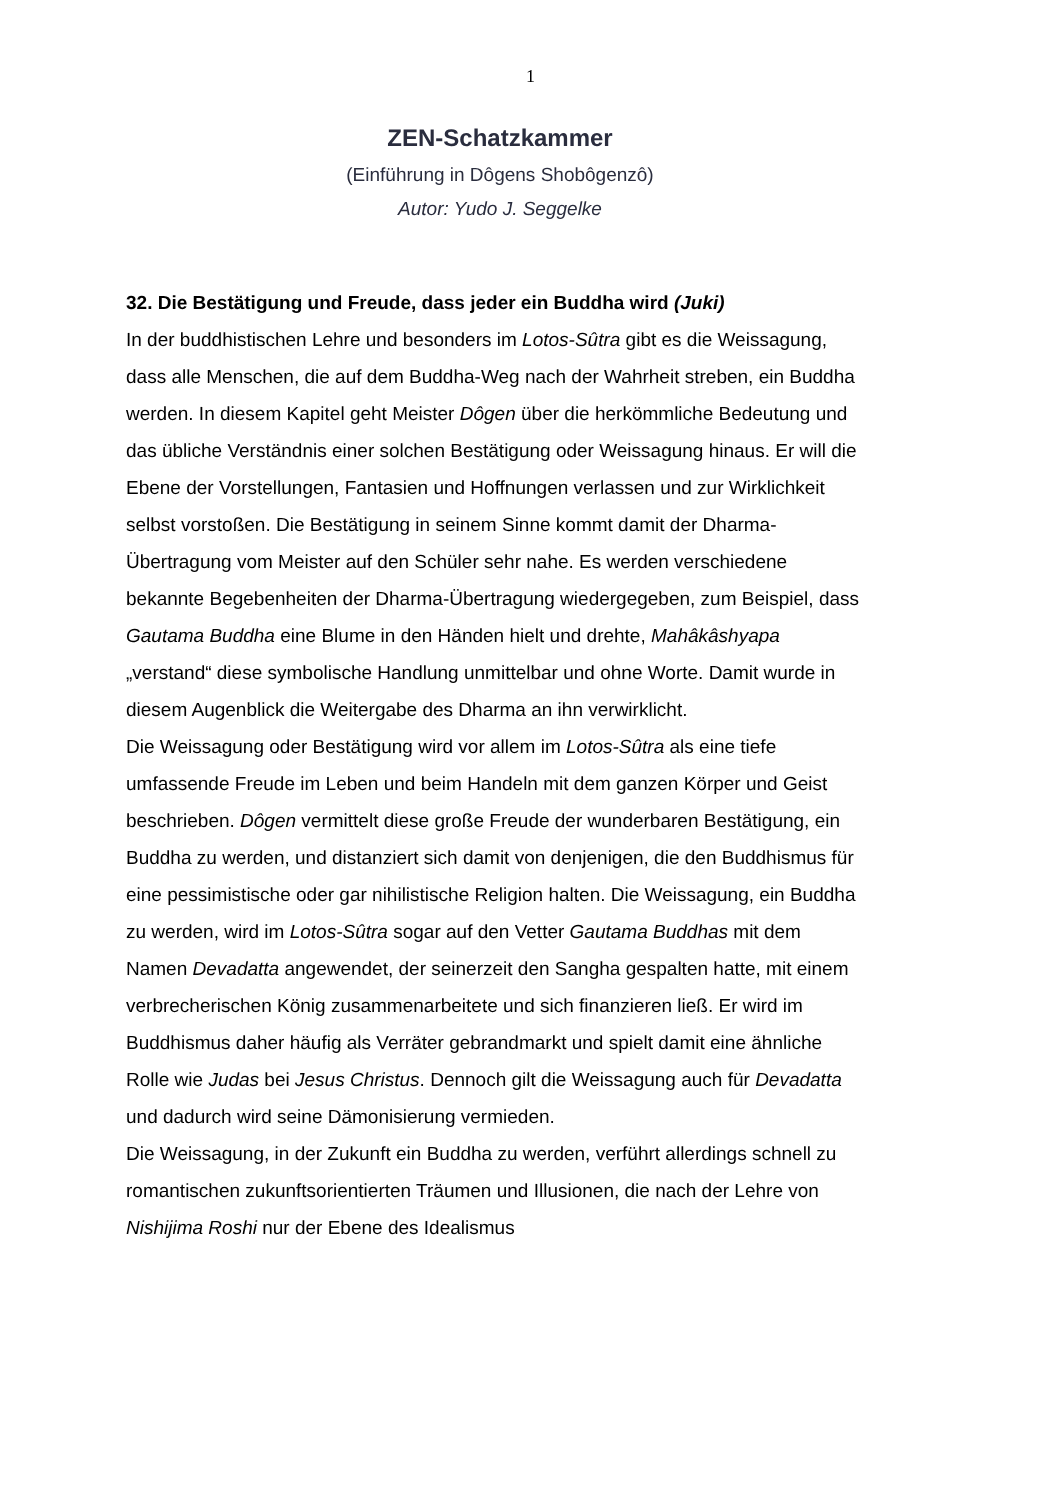1
ZEN-Schatzkammer
(Einführung in Dôgens Shobôgenzô)
Autor: Yudo J. Seggelke
32. Die Bestätigung und Freude, dass jeder ein Buddha wird (Juki)
In der buddhistischen Lehre und besonders im Lotos-Sûtra gibt es die Weissagung, dass alle Menschen, die auf dem Buddha-Weg nach der Wahrheit streben, ein Buddha werden. In diesem Kapitel geht Meister Dôgen über die herkömmliche Bedeutung und das übliche Verständnis einer solchen Bestätigung oder Weissagung hinaus. Er will die Ebene der Vorstellungen, Fantasien und Hoffnungen verlassen und zur Wirklichkeit selbst vorstoßen. Die Bestätigung in seinem Sinne kommt damit der Dharma-Übertragung vom Meister auf den Schüler sehr nahe. Es werden verschiedene bekannte Begebenheiten der Dharma-Übertragung wiedergegeben, zum Beispiel, dass Gautama Buddha eine Blume in den Händen hielt und drehte, Mahâkâshyapa „verstand“ diese symbolische Handlung unmittelbar und ohne Worte. Damit wurde in diesem Augenblick die Weitergabe des Dharma an ihn verwirklicht.
Die Weissagung oder Bestätigung wird vor allem im Lotos-Sûtra als eine tiefe umfassende Freude im Leben und beim Handeln mit dem ganzen Körper und Geist beschrieben. Dôgen vermittelt diese große Freude der wunderbaren Bestätigung, ein Buddha zu werden, und distanziert sich damit von denjenigen, die den Buddhismus für eine pessimistische oder gar nihilistische Religion halten. Die Weissagung, ein Buddha zu werden, wird im Lotos-Sûtra sogar auf den Vetter Gautama Buddhas mit dem Namen Devadatta angewendet, der seinerzeit den Sangha gespalten hatte, mit einem verbrecherischen König zusammenarbeitete und sich finanzieren ließ. Er wird im Buddhismus daher häufig als Verräter gebrandmarkt und spielt damit eine ähnliche Rolle wie Judas bei Jesus Christus. Dennoch gilt die Weissagung auch für Devadatta und dadurch wird seine Dämonisierung vermieden.
Die Weissagung, in der Zukunft ein Buddha zu werden, verführt allerdings schnell zu romantischen zukunftsorientierten Träumen und Illusionen, die nach der Lehre von Nishijima Roshi nur der Ebene des Idealismus